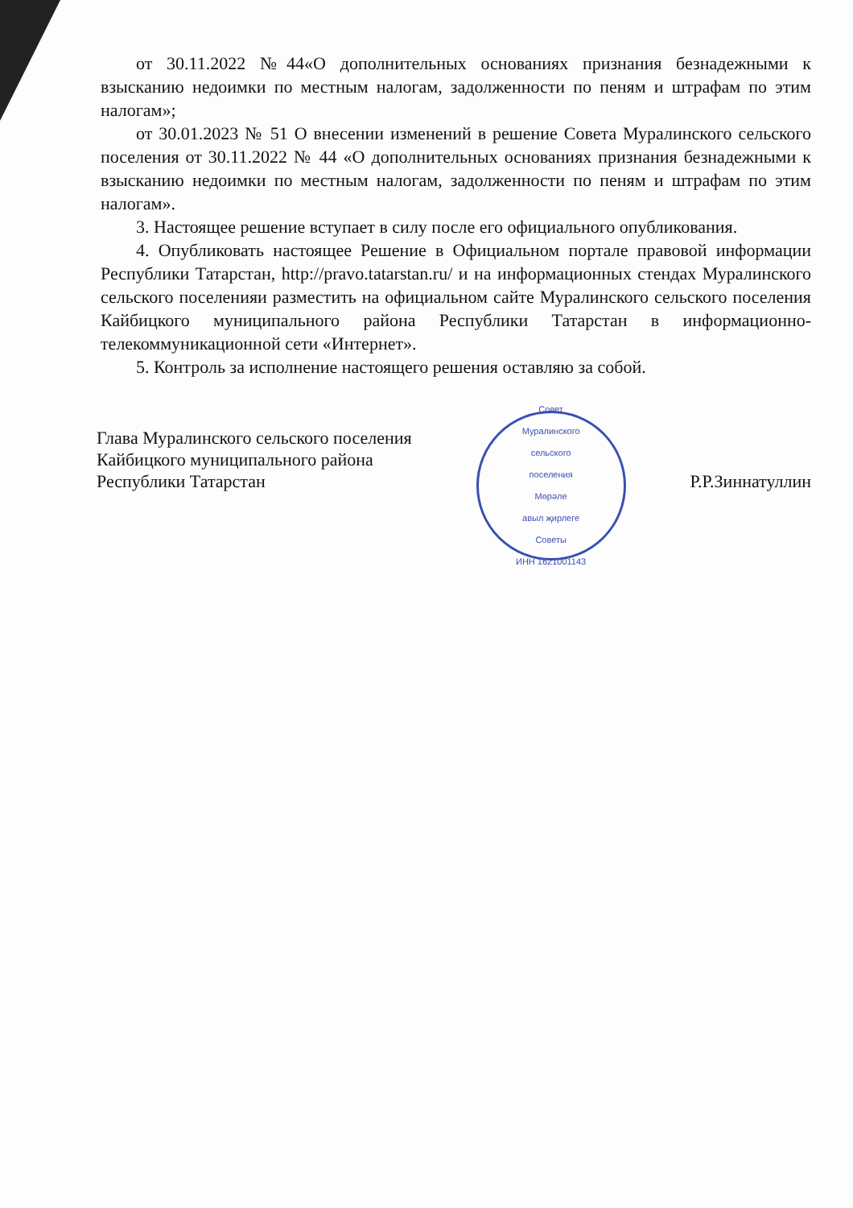от 30.11.2022 №44«О дополнительных основаниях признания безнадежными к взысканию недоимки по местным налогам, задолженности по пеням и штрафам по этим налогам»;
от 30.01.2023 № 51 О внесении изменений в решение Совета Муралинского сельского поселения от 30.11.2022 № 44 «О дополнительных основаниях признания безнадежными к взысканию недоимки по местным налогам, задолженности по пеням и штрафам по этим налогам».
3. Настоящее решение вступает в силу после его официального опубликования.
4. Опубликовать настоящее Решение в Официальном портале правовой информации Республики Татарстан, http://pravo.tatarstan.ru/ и на информационных стендах Муралинского сельского поселенияи разместить на официальном сайте Муралинского сельского поселения Кайбицкого муниципального района Республики Татарстан в информационно-телекоммуникационной сети «Интернет».
5. Контроль за исполнение настоящего решения оставляю за собой.
Глава Муралинского сельского поселения
Кайбицкого муниципального района
Республики Татарстан
Совет
Муралинского
сельского
поселения
Мөрәле
авыл җирлеге
Советы
ИНН 1621001143
Р.Р.Зиннатуллин